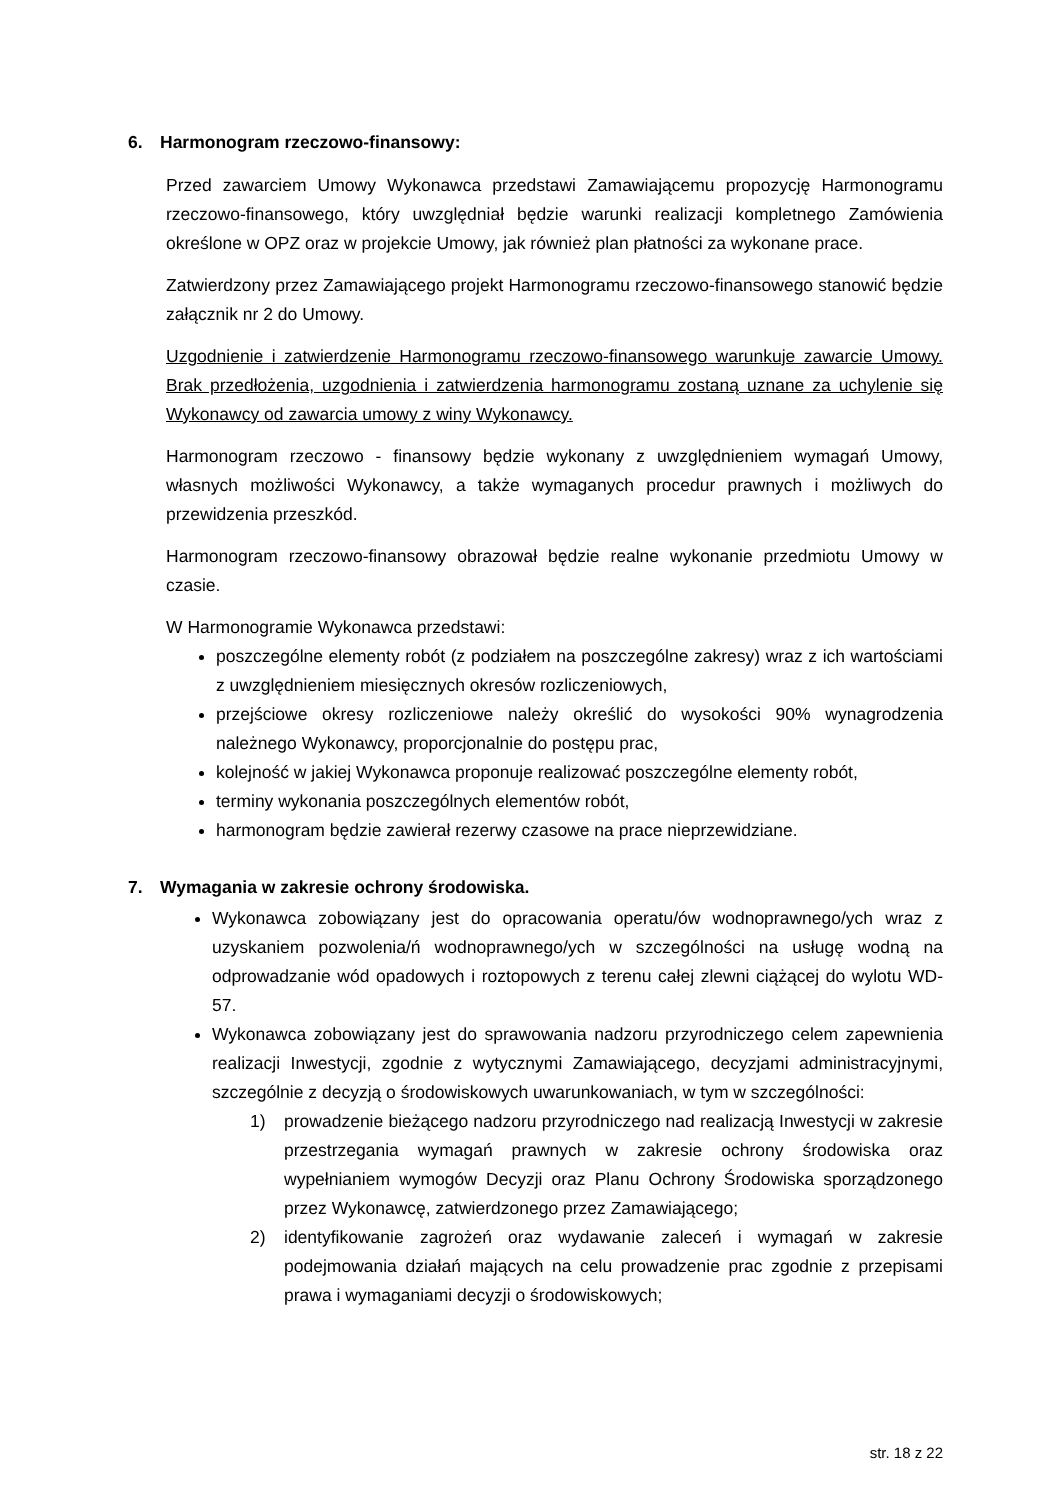6. Harmonogram rzeczowo-finansowy:
Przed zawarciem Umowy Wykonawca przedstawi Zamawiającemu propozycję Harmonogramu rzeczowo-finansowego, który uwzględniał będzie warunki realizacji kompletnego Zamówienia określone w OPZ oraz w projekcie Umowy, jak również plan płatności za wykonane prace.
Zatwierdzony przez Zamawiającego projekt Harmonogramu rzeczowo-finansowego stanowić będzie załącznik nr 2 do Umowy.
Uzgodnienie i zatwierdzenie Harmonogramu rzeczowo-finansowego warunkuje zawarcie Umowy. Brak przedłożenia, uzgodnienia i zatwierdzenia harmonogramu zostaną uznane za uchylenie się Wykonawcy od zawarcia umowy z winy Wykonawcy.
Harmonogram rzeczowo - finansowy będzie wykonany z uwzględnieniem wymagań Umowy, własnych możliwości Wykonawcy, a także wymaganych procedur prawnych i możliwych do przewidzenia przeszkód.
Harmonogram rzeczowo-finansowy obrazował będzie realne wykonanie przedmiotu Umowy w czasie.
W Harmonogramie Wykonawca przedstawi:
poszczególne elementy robót (z podziałem na poszczególne zakresy) wraz z ich wartościami z uwzględnieniem miesięcznych okresów rozliczeniowych,
przejściowe okresy rozliczeniowe należy określić do wysokości 90% wynagrodzenia należnego Wykonawcy, proporcjonalnie do postępu prac,
kolejność w jakiej Wykonawca proponuje realizować poszczególne elementy robót,
terminy wykonania poszczególnych elementów robót,
harmonogram będzie zawierał rezerwy czasowe na prace nieprzewidziane.
7. Wymagania w zakresie ochrony środowiska.
Wykonawca zobowiązany jest do opracowania operatu/ów wodnoprawnego/ych wraz z uzyskaniem pozwolenia/ń wodnoprawnego/ych w szczególności na usługę wodną na odprowadzanie wód opadowych i roztopowych z terenu całej zlewni ciążącej do wylotu WD-57.
Wykonawca zobowiązany jest do sprawowania nadzoru przyrodniczego celem zapewnienia realizacji Inwestycji, zgodnie z wytycznymi Zamawiającego, decyzjami administracyjnymi, szczególnie z decyzją o środowiskowych uwarunkowaniach, w tym w szczególności:
1) prowadzenie bieżącego nadzoru przyrodniczego nad realizacją Inwestycji w zakresie przestrzegania wymagań prawnych w zakresie ochrony środowiska oraz wypełnianiem wymogów Decyzji oraz Planu Ochrony Środowiska sporządzonego przez Wykonawcę, zatwierdzonego przez Zamawiającego;
2) identyfikowanie zagrożeń oraz wydawanie zaleceń i wymagań w zakresie podejmowania działań mających na celu prowadzenie prac zgodnie z przepisami prawa i wymaganiami decyzji o środowiskowych;
str. 18 z 22